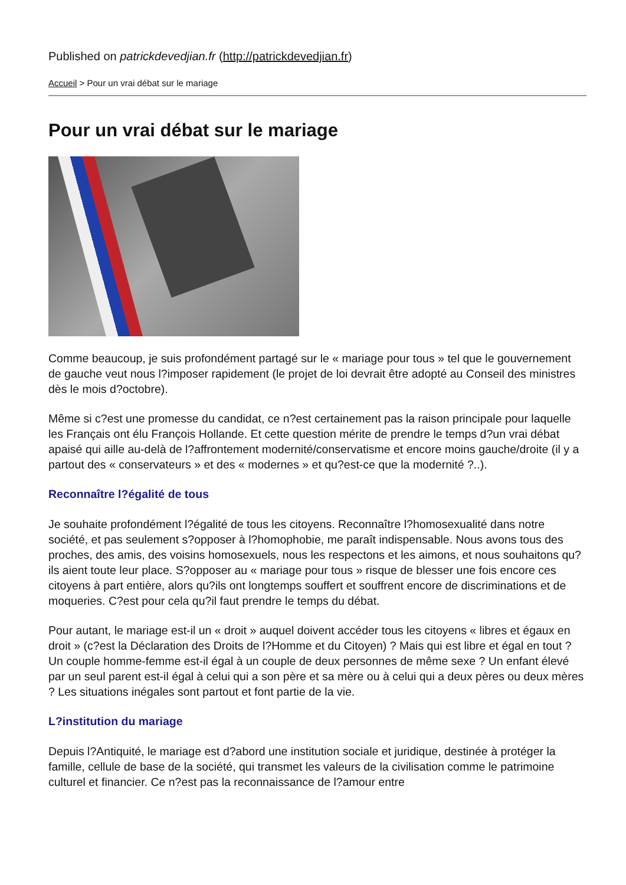Published on patrickdevedjian.fr (http://patrickdevedjian.fr)
Accueil > Pour un vrai débat sur le mariage
Pour un vrai débat sur le mariage
Comme beaucoup, je suis profondément partagé sur le « mariage pour tous » tel que le gouvernement de gauche veut nous l?imposer rapidement (le projet de loi devrait être adopté au Conseil des ministres dès le mois d?octobre).
Même si c?est une promesse du candidat, ce n?est certainement pas la raison principale pour laquelle les Français ont élu François Hollande. Et cette question mérite de prendre le temps d?un vrai débat apaisé qui aille au-delà de l?affrontement modernité/conservatisme et encore moins gauche/droite (il y a partout des « conservateurs » et des « modernes » et qu?est-ce que la modernité ?..).
Reconnaître l?égalité de tous
Je souhaite profondément l?égalité de tous les citoyens. Reconnaître l?homosexualité dans notre société, et pas seulement s?opposer à l?homophobie, me paraît indispensable. Nous avons tous des proches, des amis, des voisins homosexuels, nous les respectons et les aimons, et nous souhaitons qu?ils aient toute leur place. S?opposer au « mariage pour tous » risque de blesser une fois encore ces citoyens à part entière, alors qu?ils ont longtemps souffert et souffrent encore de discriminations et de moqueries. C?est pour cela qu?il faut prendre le temps du débat.
Pour autant, le mariage est-il un « droit » auquel doivent accéder tous les citoyens « libres et égaux en droit » (c?est la Déclaration des Droits de l?Homme et du Citoyen) ? Mais qui est libre et égal en tout ? Un couple homme-femme est-il égal à un couple de deux personnes de même sexe ? Un enfant élevé par un seul parent est-il égal à celui qui a son père et sa mère ou à celui qui a deux pères ou deux mères ? Les situations inégales sont partout et font partie de la vie.
L?institution du mariage
Depuis l?Antiquité, le mariage est d?abord une institution sociale et juridique, destinée à protéger la famille, cellule de base de la société, qui transmet les valeurs de la civilisation comme le patrimoine culturel et financier. Ce n?est pas la reconnaissance de l?amour entre